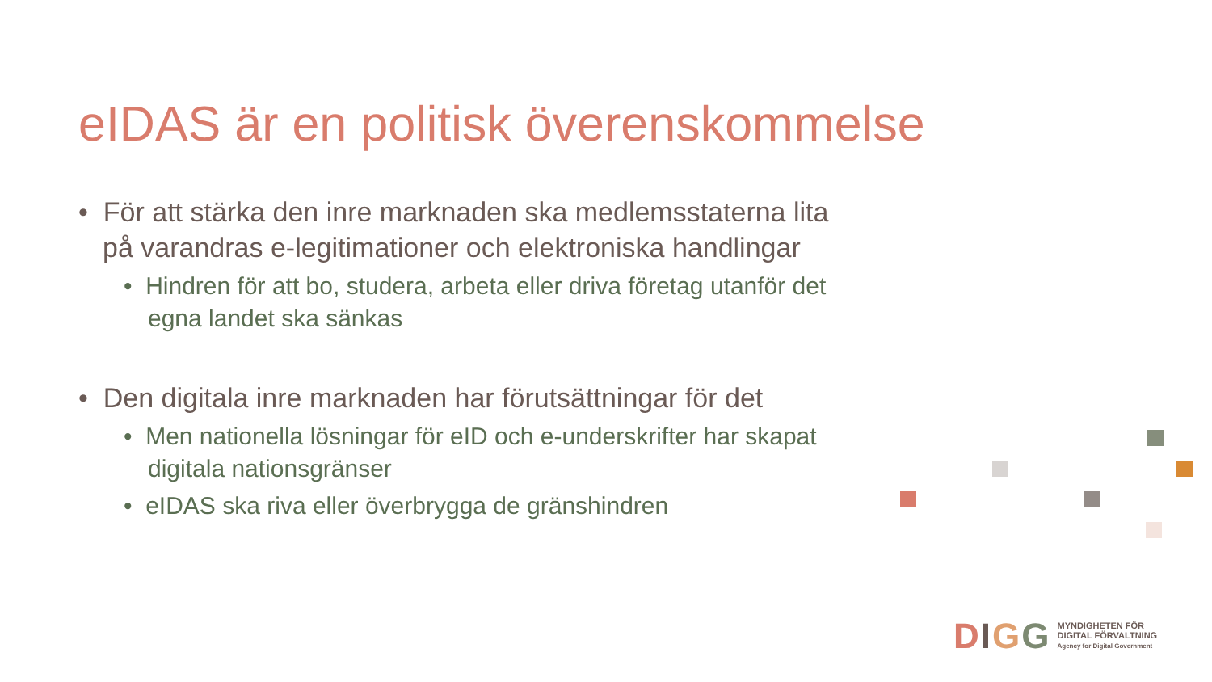eIDAS är en politisk överenskommelse
• För att stärka den inre marknaden ska medlemsstaterna lita på varandras e-legitimationer och elektroniska handlingar
• Hindren för att bo, studera, arbeta eller driva företag utanför det egna landet ska sänkas
• Den digitala inre marknaden har förutsättningar för det
• Men nationella lösningar för eID och e-underskrifter har skapat digitala nationsgränser
• eIDAS ska riva eller överbrygga de gränshindren
DIGG
MYNDIGHETEN FÖR
DIGITAL FÖRVALTNING
Agency for Digital Government